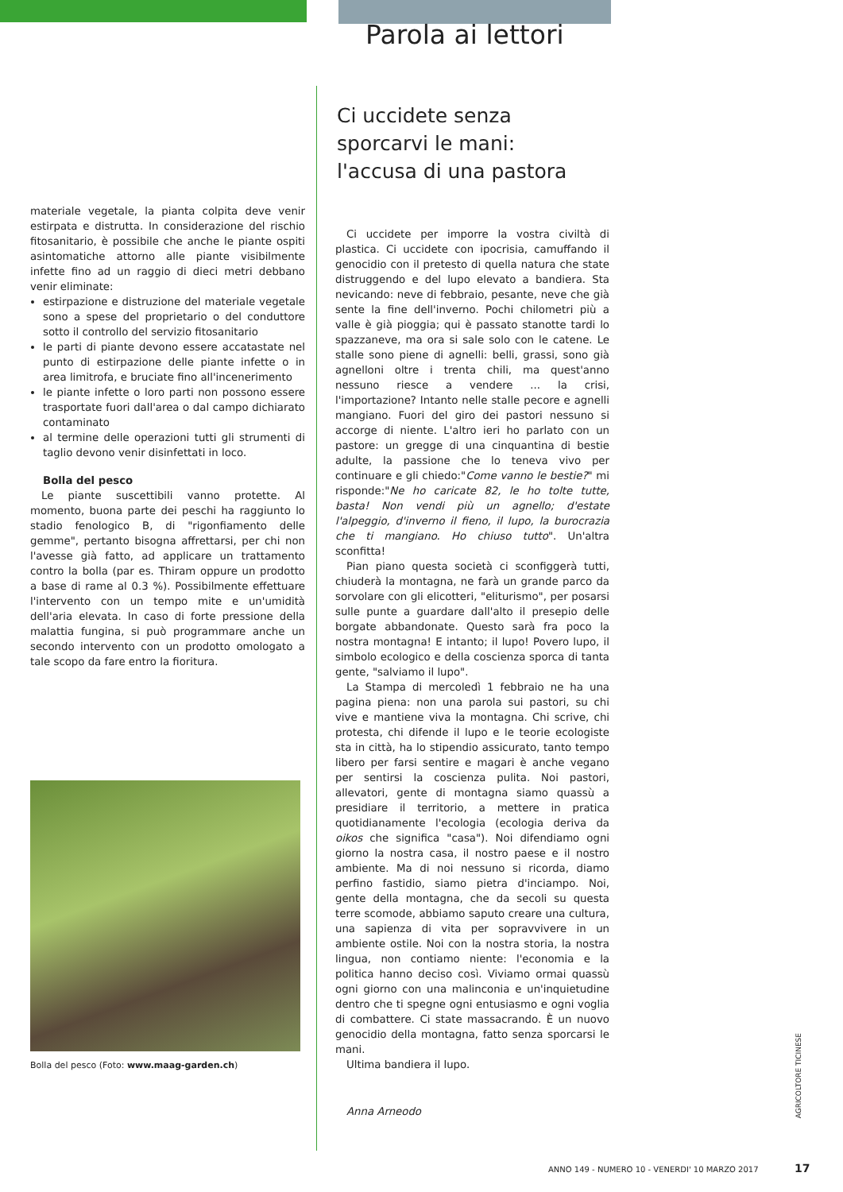materiale vegetale, la pianta colpita deve venir estirpata e distrutta. In considerazione del rischio fitosanitario, è possibile che anche le piante ospiti asintomatiche attorno alle piante visibilmente infette fino ad un raggio di dieci metri debbano venir eliminate:
estirpazione e distruzione del materiale vegetale sono a spese del proprietario o del conduttore sotto il controllo del servizio fitosanitario
le parti di piante devono essere accatastate nel punto di estirpazione delle piante infette o in area limitrofa, e bruciate fino all'incenerimento
le piante infette o loro parti non possono essere trasportate fuori dall'area o dal campo dichiarato contaminato
al termine delle operazioni tutti gli strumenti di taglio devono venir disinfettati in loco.
Bolla del pesco
Le piante suscettibili vanno protette. Al momento, buona parte dei peschi ha raggiunto lo stadio fenologico B, di "rigonfiamento delle gemme", pertanto bisogna affrettarsi, per chi non l'avesse già fatto, ad applicare un trattamento contro la bolla (par es. Thiram oppure un prodotto a base di rame al 0.3 %). Possibilmente effettuare l'intervento con un tempo mite e un'umidità dell'aria elevata. In caso di forte pressione della malattia fungina, si può programmare anche un secondo intervento con un prodotto omologato a tale scopo da fare entro la fioritura.
Bolla del pesco (Foto: www.maag-garden.ch)
Parola ai lettori
Ci uccidete senza
sporcarvi le mani:
l'accusa di una pastora
Ci uccidete per imporre la vostra civiltà di plastica. Ci uccidete con ipocrisia, camuffando il genocidio con il pretesto di quella natura che state distruggendo e del lupo elevato a bandiera. Sta nevicando: neve di febbraio, pesante, neve che già sente la fine dell'inverno. Pochi chilometri più a valle è già pioggia; qui è passato stanotte tardi lo spazzaneve, ma ora si sale solo con le catene. Le stalle sono piene di agnelli: belli, grassi, sono già agnelloni oltre i trenta chili, ma quest'anno nessuno riesce a vendere ... la crisi, l'importazione? Intanto nelle stalle pecore e agnelli mangiano. Fuori del giro dei pastori nessuno si accorge di niente. L'altro ieri ho parlato con un pastore: un gregge di una cinquantina di bestie adulte, la passione che lo teneva vivo per continuare e gli chiedo:"Come vanno le bestie?" mi risponde:"Ne ho caricate 82, le ho tolte tutte, basta! Non vendi più un agnello; d'estate l'alpeggio, d'inverno il fieno, il lupo, la burocrazia che ti mangiano. Ho chiuso tutto". Un'altra sconfitta!
Pian piano questa società ci sconfiggerà tutti, chiuderà la montagna, ne farà un grande parco da sorvolare con gli elicotteri, "eliturismo", per posarsi sulle punte a guardare dall'alto il presepio delle borgate abbandonate. Questo sarà fra poco la nostra montagna! E intanto; il lupo! Povero lupo, il simbolo ecologico e della coscienza sporca di tanta gente, "salviamo il lupo".
La Stampa di mercoledì 1 febbraio ne ha una pagina piena: non una parola sui pastori, su chi vive e mantiene viva la montagna. Chi scrive, chi protesta, chi difende il lupo e le teorie ecologiste sta in città, ha lo stipendio assicurato, tanto tempo libero per farsi sentire e magari è anche vegano per sentirsi la coscienza pulita. Noi pastori, allevatori, gente di montagna siamo quassù a presidiare il territorio, a mettere in pratica quotidianamente l'ecologia (ecologia deriva da oikos che significa "casa"). Noi difendiamo ogni giorno la nostra casa, il nostro paese e il nostro ambiente. Ma di noi nessuno si ricorda, diamo perfino fastidio, siamo pietra d'inciampo. Noi, gente della montagna, che da secoli su questa terre scomode, abbiamo saputo creare una cultura, una sapienza di vita per sopravvivere in un ambiente ostile. Noi con la nostra storia, la nostra lingua, non contiamo niente: l'economia e la politica hanno deciso così. Viviamo ormai quassù ogni giorno con una malinconia e un'inquietudine dentro che ti spegne ogni entusiasmo e ogni voglia di combattere. Ci state massacrando. È un nuovo genocidio della montagna, fatto senza sporcarsi le mani.
Ultima bandiera il lupo.
Anna Arneodo
AGRICOLTORE TICINESE
ANNO 149 - NUMERO 10 - VENERDI' 10 MARZO 2017
17